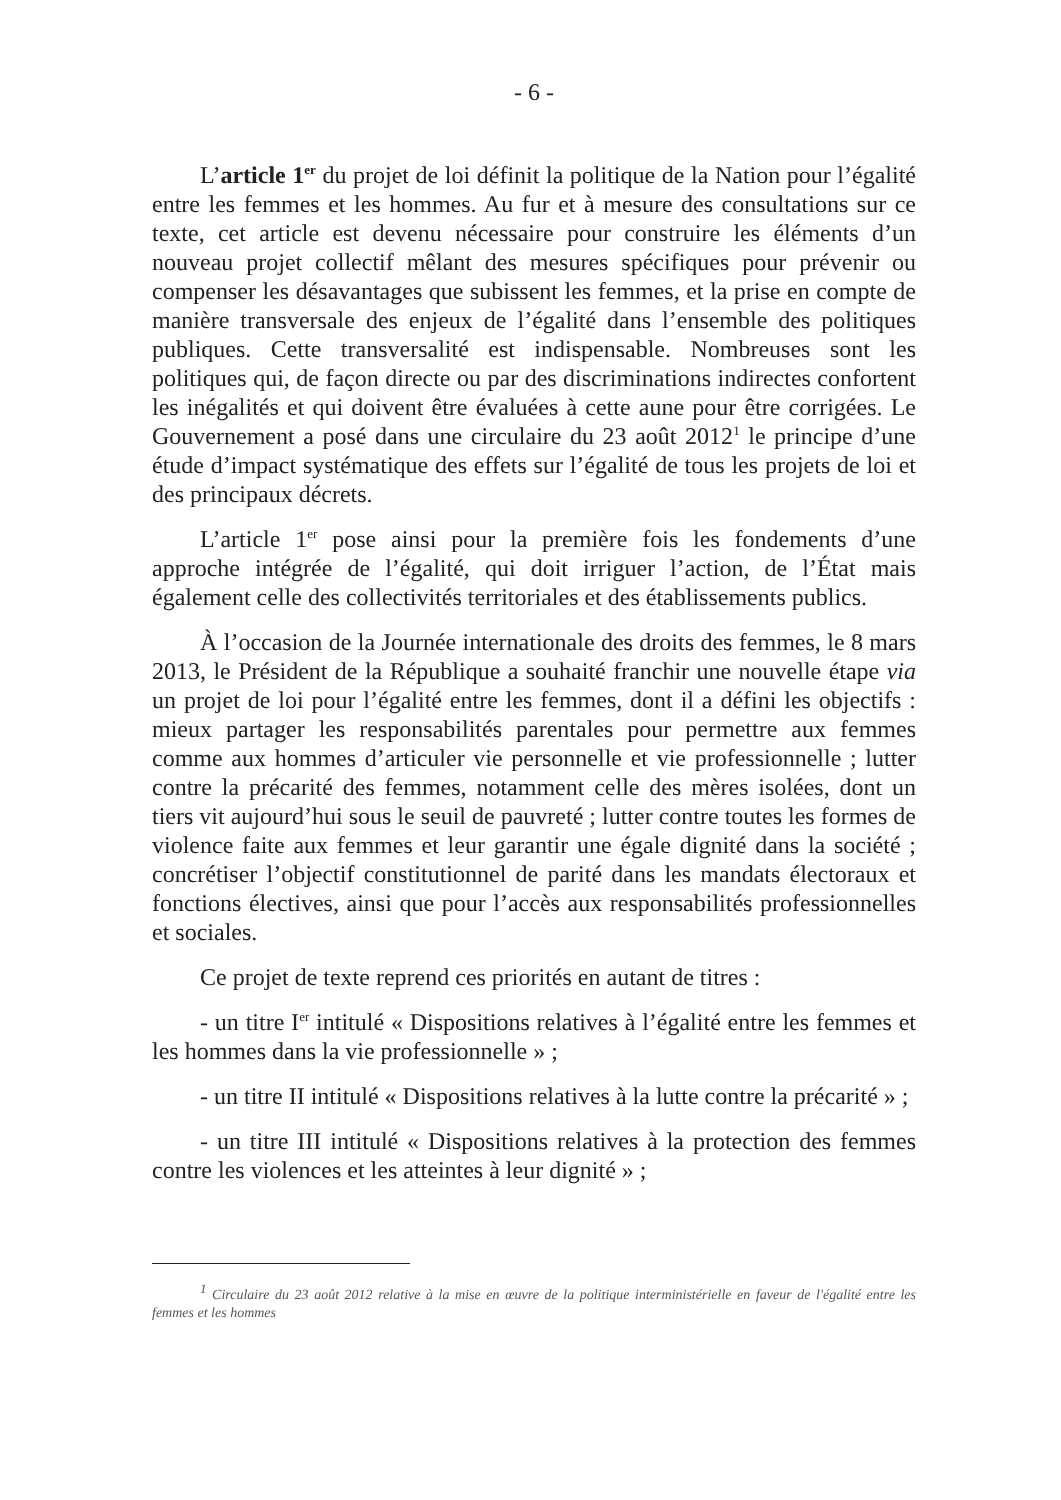- 6 -
L’article 1<sup>er</sup> du projet de loi définit la politique de la Nation pour l’égalité entre les femmes et les hommes. Au fur et à mesure des consultations sur ce texte, cet article est devenu nécessaire pour construire les éléments d’un nouveau projet collectif mêlant des mesures spécifiques pour prévenir ou compenser les désavantages que subissent les femmes, et la prise en compte de manière transversale des enjeux de l’égalité dans l’ensemble des politiques publiques. Cette transversalité est indispensable. Nombreuses sont les politiques qui, de façon directe ou par des discriminations indirectes confortent les inégalités et qui doivent être évaluées à cette aune pour être corrigées. Le Gouvernement a posé dans une circulaire du 23 août 2012<sup>1</sup> le principe d’une étude d’impact systématique des effets sur l’égalité de tous les projets de loi et des principaux décrets.
L’article 1<sup>er</sup> pose ainsi pour la première fois les fondements d’une approche intégrée de l’égalité, qui doit irriguer l’action, de l’État mais également celle des collectivités territoriales et des établissements publics.
À l’occasion de la Journée internationale des droits des femmes, le 8 mars 2013, le Président de la République a souhaité franchir une nouvelle étape via un projet de loi pour l’égalité entre les femmes, dont il a défini les objectifs : mieux partager les responsabilités parentales pour permettre aux femmes comme aux hommes d’articuler vie personnelle et vie professionnelle ; lutter contre la précarité des femmes, notamment celle des mères isolées, dont un tiers vit aujourd’hui sous le seuil de pauvreté ; lutter contre toutes les formes de violence faite aux femmes et leur garantir une égale dignité dans la société ; concrétiser l’objectif constitutionnel de parité dans les mandats électoraux et fonctions électives, ainsi que pour l’accès aux responsabilités professionnelles et sociales.
Ce projet de texte reprend ces priorités en autant de titres :
- un titre I<sup>er</sup> intitulé « Dispositions relatives à l’égalité entre les femmes et les hommes dans la vie professionnelle » ;
- un titre II intitulé « Dispositions relatives à la lutte contre la précarité » ;
- un titre III intitulé « Dispositions relatives à la protection des femmes contre les violences et les atteintes à leur dignité » ;
<sup>1</sup> Circulaire du 23 août 2012 relative à la mise en œuvre de la politique interministérielle en faveur de l'égalité entre les femmes et les hommes